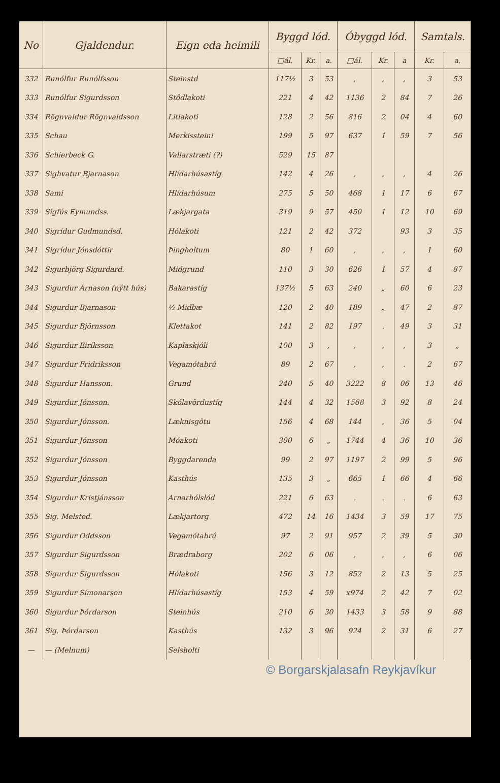| No | Gjaldendur. | Eign eda heimili | Byggd lód. | | | Óbyggd lód. | | | Samtals. | |
| --- | --- | --- | --- | --- | --- | --- | --- | --- | --- | --- |
| | | | □ál. | Kr. | a. | □ál. | Kr. | a | Kr. | a. |
| 332 | Runólfur Runólfsson | Steinstd | 117½ | 3 | 53 | , | , | , | 3 | 53 |
| 333 | Runólfur Sigurdsson | Stödlakoti | 221 | 4 | 42 | 1136 | 2 | 84 | 7 | 26 |
| 334 | Rögnvaldur Rögnvaldsson | Litlakoti | 128 | 2 | 56 | 816 | 2 | 04 | 4 | 60 |
| 335 | Schau | Merkissteini | 199 | 5 | 97 | 637 | 1 | 59 | 7 | 56 |
| 336 | Schierbeck G. | Vallarstræti (?) | 529 | 15 | 87 | | | | | |
| 337 | Sighvatur Bjarnason | Hlídarhúsastíg | 142 | 4 | 26 | , | , | , | 4 | 26 |
| 338 | Sami | Hlídarhúsum | 275 | 5 | 50 | 468 | 1 | 17 | 6 | 67 |
| 339 | Sigfús Eymundss. | Lækjargata | 319 | 9 | 57 | 450 | 1 | 12 | 10 | 69 |
| 340 | Sigrídur Gudmundsd. | Hólakoti | 121 | 2 | 42 | 372 | | 93 | 3 | 35 |
| 341 | Sigrídur Jónsdóttir | Þingholtum | 80 | 1 | 60 | , | , | , | 1 | 60 |
| 342 | Sigurbjörg Sigurdard. | Midgrund | 110 | 3 | 30 | 626 | 1 | 57 | 4 | 87 |
| 343 | Sigurdur Árnason (nýtt hús) | Bakarastíg | 137½ | 5 | 63 | 240 | „ | 60 | 6 | 23 |
| 344 | Sigurdur Bjarnason | ½ Midbæ | 120 | 2 | 40 | 189 | „ | 47 | 2 | 87 |
| 345 | Sigurdur Björnsson | Klettakot | 141 | 2 | 82 | 197 | . | 49 | 3 | 31 |
| 346 | Sigurdur Eiríksson | Kaplaskjóli | 100 | 3 | , | , | , | , | 3 | „ |
| 347 | Sigurdur Fridriksson | Vegamótabrú | 89 | 2 | 67 | , | , | . | 2 | 67 |
| 348 | Sigurdur Hansson. | Grund | 240 | 5 | 40 | 3222 | 8 | 06 | 13 | 46 |
| 349 | Sigurdur Jónsson. | Skólavördustíg | 144 | 4 | 32 | 1568 | 3 | 92 | 8 | 24 |
| 350 | Sigurdur Jónsson. | Læknisgötu | 156 | 4 | 68 | 144 | , | 36 | 5 | 04 |
| 351 | Sigurdur Jónsson | Móakoti | 300 | 6 | „ | 1744 | 4 | 36 | 10 | 36 |
| 352 | Sigurdur Jónsson | Byggdarenda | 99 | 2 | 97 | 1197 | 2 | 99 | 5 | 96 |
| 353 | Sigurdur Jónsson | Kasthús | 135 | 3 | „ | 665 | 1 | 66 | 4 | 66 |
| 354 | Sigurdur Kristjánsson | Arnarhólslód | 221 | 6 | 63 | . | . | . | 6 | 63 |
| 355 | Sig. Melsted. | Lækjartorg | 472 | 14 | 16 | 1434 | 3 | 59 | 17 | 75 |
| 356 | Sigurdur Oddsson | Vegamótabrú | 97 | 2 | 91 | 957 | 2 | 39 | 5 | 30 |
| 357 | Sigurdur Sigurdsson | Brædraborg | 202 | 6 | 06 | , | , | , | 6 | 06 |
| 358 | Sigurdur Sigurdsson | Hólakoti | 156 | 3 | 12 | 852 | 2 | 13 | 5 | 25 |
| 359 | Sigurdur Símonarson | Hlídarhúsastíg | 153 | 4 | 59 | x974 | 2 | 42 | 7 | 02 |
| 360 | Sigurdur Þórdarson | Steinhús | 210 | 6 | 30 | 1433 | 3 | 58 | 9 | 88 |
| 361 | Sig. Þórdarson | Kasthús | 132 | 3 | 96 | 924 | 2 | 31 | 6 | 27 |
| — | — (Melnum) | Selsholti | | | | | | | | |
© Borgarskjalasafn Reykjavíkur